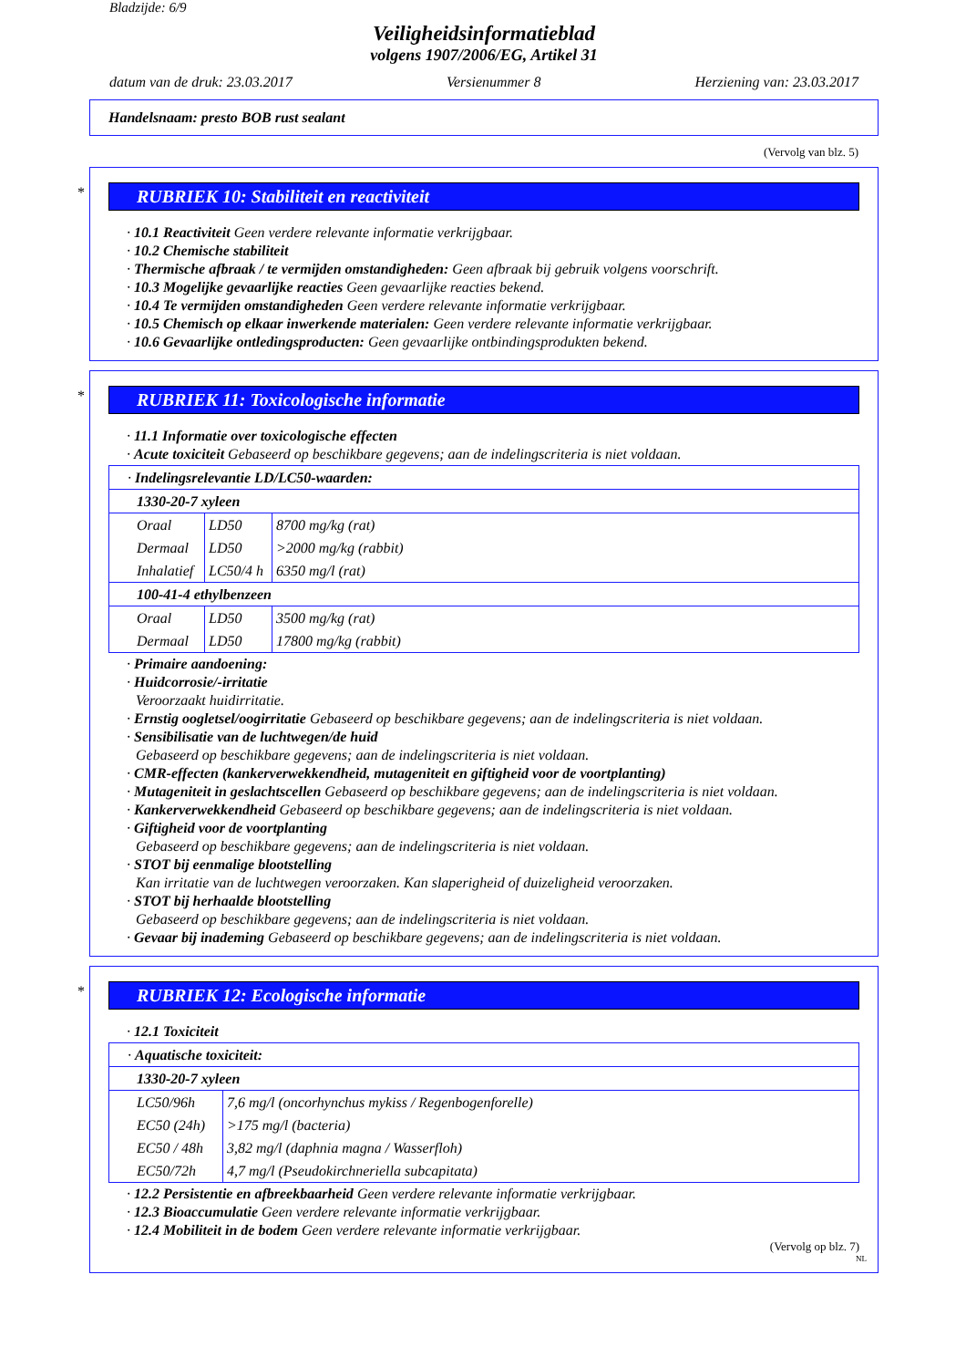Bladzijde: 6/9
Veiligheidsinformatieblad
volgens 1907/2006/EG, Artikel 31
datum van de druk: 23.03.2017 Versienummer 8 Herziening van: 23.03.2017
Handelsnaam: presto BOB rust sealant
(Vervolg van blz. 5)
*
RUBRIEK 10: Stabiliteit en reactiviteit
· 10.1 Reactiviteit Geen verdere relevante informatie verkrijgbaar.
· 10.2 Chemische stabiliteit
· Thermische afbraak / te vermijden omstandigheden: Geen afbraak bij gebruik volgens voorschrift.
· 10.3 Mogelijke gevaarlijke reacties Geen gevaarlijke reacties bekend.
· 10.4 Te vermijden omstandigheden Geen verdere relevante informatie verkrijgbaar.
· 10.5 Chemisch op elkaar inwerkende materialen: Geen verdere relevante informatie verkrijgbaar.
· 10.6 Gevaarlijke ontledingsproducten: Geen gevaarlijke ontbindingsprodukten bekend.
*
RUBRIEK 11: Toxicologische informatie
· 11.1 Informatie over toxicologische effecten
· Acute toxiciteit Gebaseerd op beschikbare gegevens; aan de indelingscriteria is niet voldaan.
| · Indelingsrelevantie LD/LC50-waarden: | | |
| 1330-20-7 xyleen | | |
| Oraal | LD50 | 8700 mg/kg (rat) |
| Dermaal | LD50 | >2000 mg/kg (rabbit) |
| Inhalatief | LC50/4 h | 6350 mg/l (rat) |
| 100-41-4 ethylbenzeen | | |
| Oraal | LD50 | 3500 mg/kg (rat) |
| Dermaal | LD50 | 17800 mg/kg (rabbit) |
· Primaire aandoening:
· Huidcorrosie/-irritatie
Veroorzaakt huidirritatie.
· Ernstig oogletsel/oogirritatie Gebaseerd op beschikbare gegevens; aan de indelingscriteria is niet voldaan.
· Sensibilisatie van de luchtwegen/de huid
Gebaseerd op beschikbare gegevens; aan de indelingscriteria is niet voldaan.
· CMR-effecten (kankerverwekkendheid, mutageniteit en giftigheid voor de voortplanting)
· Mutageniteit in geslachtscellen Gebaseerd op beschikbare gegevens; aan de indelingscriteria is niet voldaan.
· Kankerverwekkendheid Gebaseerd op beschikbare gegevens; aan de indelingscriteria is niet voldaan.
· Giftigheid voor de voortplanting
Gebaseerd op beschikbare gegevens; aan de indelingscriteria is niet voldaan.
· STOT bij eenmalige blootstelling
Kan irritatie van de luchtwegen veroorzaken. Kan slaperigheid of duizeligheid veroorzaken.
· STOT bij herhaalde blootstelling
Gebaseerd op beschikbare gegevens; aan de indelingscriteria is niet voldaan.
· Gevaar bij inademing Gebaseerd op beschikbare gegevens; aan de indelingscriteria is niet voldaan.
*
RUBRIEK 12: Ecologische informatie
· 12.1 Toxiciteit
| · Aquatische toxiciteit: | |
| 1330-20-7 xyleen | |
| LC50/96h | 7,6 mg/l (oncorhynchus mykiss / Regenbogenforelle) |
| EC50 (24h) | >175 mg/l (bacteria) |
| EC50 / 48h | 3,82 mg/l (daphnia magna / Wasserfloh) |
| EC50/72h | 4,7 mg/l (Pseudokirchneriella subcapitata) |
· 12.2 Persistentie en afbreekbaarheid Geen verdere relevante informatie verkrijgbaar.
· 12.3 Bioaccumulatie Geen verdere relevante informatie verkrijgbaar.
· 12.4 Mobiliteit in de bodem Geen verdere relevante informatie verkrijgbaar.
(Vervolg op blz. 7)
NL